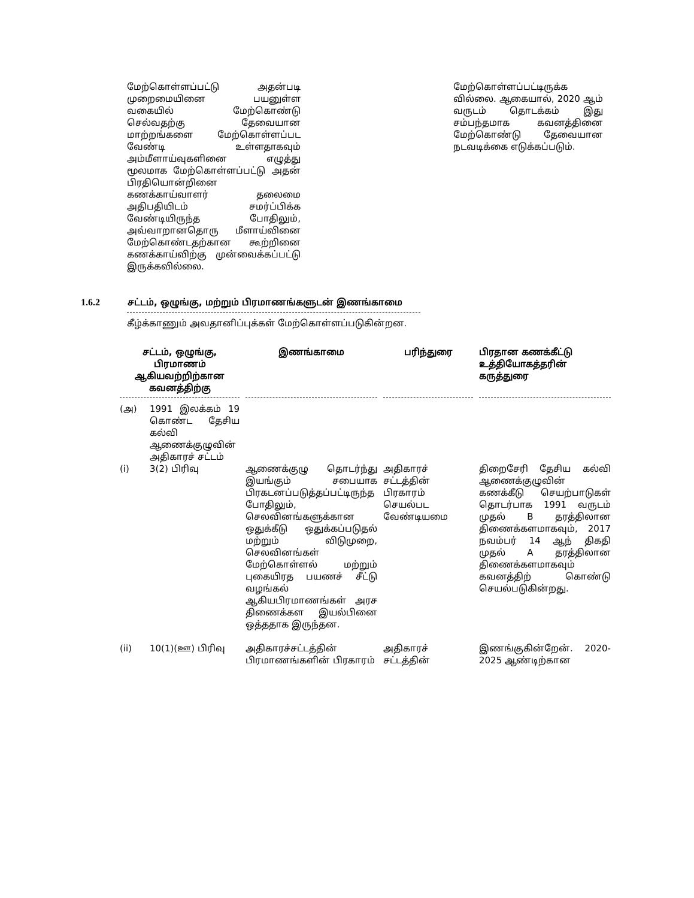மேற்கொள்ளப்பட்டு அதன்படி முறைமையினை பயனுள்ள வகையில் மேற்கொண்டு செல்வதற்கு தேவையான மாற்றங்களை மேற்கொள்ளப்பட வேண்டி உள்ளதாகவும் அம்மீளாய்வுகளினை எழுத்து மூலமாக மேற்கொள்ளப்பட்டு அதன் பிரதியொன்றினை கணக்காய்வாளர் தலைமை அதிபதியிடம் சமர்ப்பிக்க வேண்டியிருந்த போதிலும், அவ்வாறானதொரு மீளாய்வினை மேற்கொண்டதற்கான கூற்றினை கணக்காய்விற்கு முன்வைக்கப்பட்டு இருக்கவில்லை.
மேற்கொள்ளப்பட்டிருக்க வில்லை. ஆகையால், 2020 ஆம் வருடம் தொடக்கம் இது சம்பந்தமாக கவனத்தினை மேற்கொண்டு தேவையான நடவடிக்கை எடுக்கப்படும்.
1.6.2 சட்டம், ஒழுங்கு, மற்றும் பிரமாணங்களுடன் இணங்காமை
கீழ்க்காணும் அவதானிப்புக்கள் மேற்கொள்ளப்படுகின்றன.
| சட்டம், ஒழுங்கு, பிரமாணம் ஆகியவற்றிற்கான கவனத்திற்கு | | இணங்காமை | பரிந்துரை | பிரதான கணக்கீட்டு உத்தியோகத்தரின் கருத்துரை |
| --- | --- | --- | --- | --- |
| (அ) | 1991 இலக்கம் 19 கொண்ட தேசிய கல்வி ஆணைக்குழுவின் அதிகாரச் சட்டம் | | | |
| (i) | 3(2) பிரிவு | ஆணைக்குழு தொடர்ந்து இயங்கும் சபையாக பிரகடனப்படுத்தப்பட்டிருந்த போதிலும், செலவினங்களுக்கான ஒதுக்கீடு ஒதுக்கப்படுதல் மற்றும் விடுமுறை, செலவினங்கள் மேற்கொள்ளல் மற்றும் புகையிரத பயணச் சீட்டு வழங்கல் ஆகியபிரமாணங்கள் அரச திணைக்கள இயல்பினை ஒத்ததாக இருந்தன. | அதிகாரச் சட்டத்தின் பிரகாரம் செயல்பட வேண்டியமை | திறைசேரி தேசிய கல்வி ஆணைக்குழுவின் கணக்கீடு செயற்பாடுகள் தொடர்பாக 1991 வருடம் முதல் B தரத்திலான திணைக்களமாகவும், 2017 நவம்பர் 14 ஆந் திகதி முதல் A தரத்திலான திணைக்களமாகவும் கவனத்திற் கொண்டு செயல்படுகின்றது. |
| (ii) | 10(1)(ஊ) பிரிவு | அதிகாரச்சட்டத்தின் பிரமாணங்களின் பிரகாரம் | அதிகாரச் சட்டத்தின் | இணங்குகின்றேன். 2020-2025 ஆண்டிற்கான |